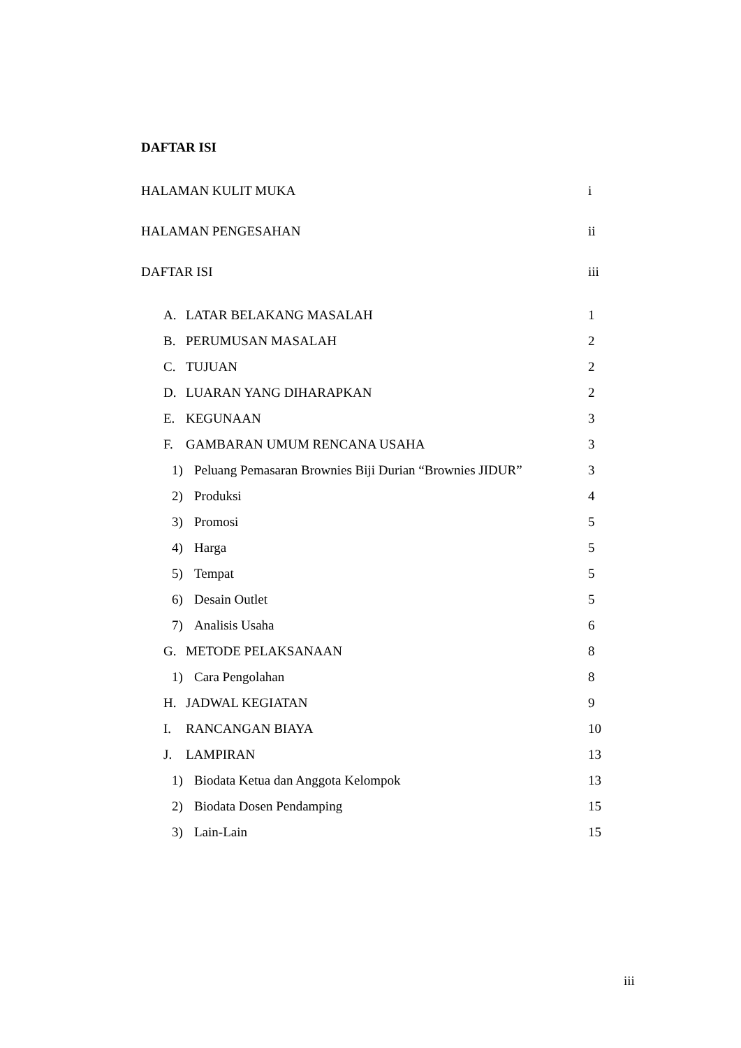DAFTAR ISI
HALAMAN KULIT MUKA i
HALAMAN PENGESAHAN ii
DAFTAR ISI iii
A. LATAR BELAKANG MASALAH 1
B. PERUMUSAN MASALAH 2
C. TUJUAN 2
D. LUARAN YANG DIHARAPKAN 2
E. KEGUNAAN 3
F. GAMBARAN UMUM RENCANA USAHA 3
1) Peluang Pemasaran Brownies Biji Durian “Brownies JIDUR” 3
2) Produksi 4
3) Promosi 5
4) Harga 5
5) Tempat 5
6) Desain Outlet 5
7) Analisis Usaha 6
G. METODE PELAKSANAAN 8
1) Cara Pengolahan 8
H. JADWAL KEGIATAN 9
I. RANCANGAN BIAYA 10
J. LAMPIRAN 13
1) Biodata Ketua dan Anggota Kelompok 13
2) Biodata Dosen Pendamping 15
3) Lain-Lain 15
iii